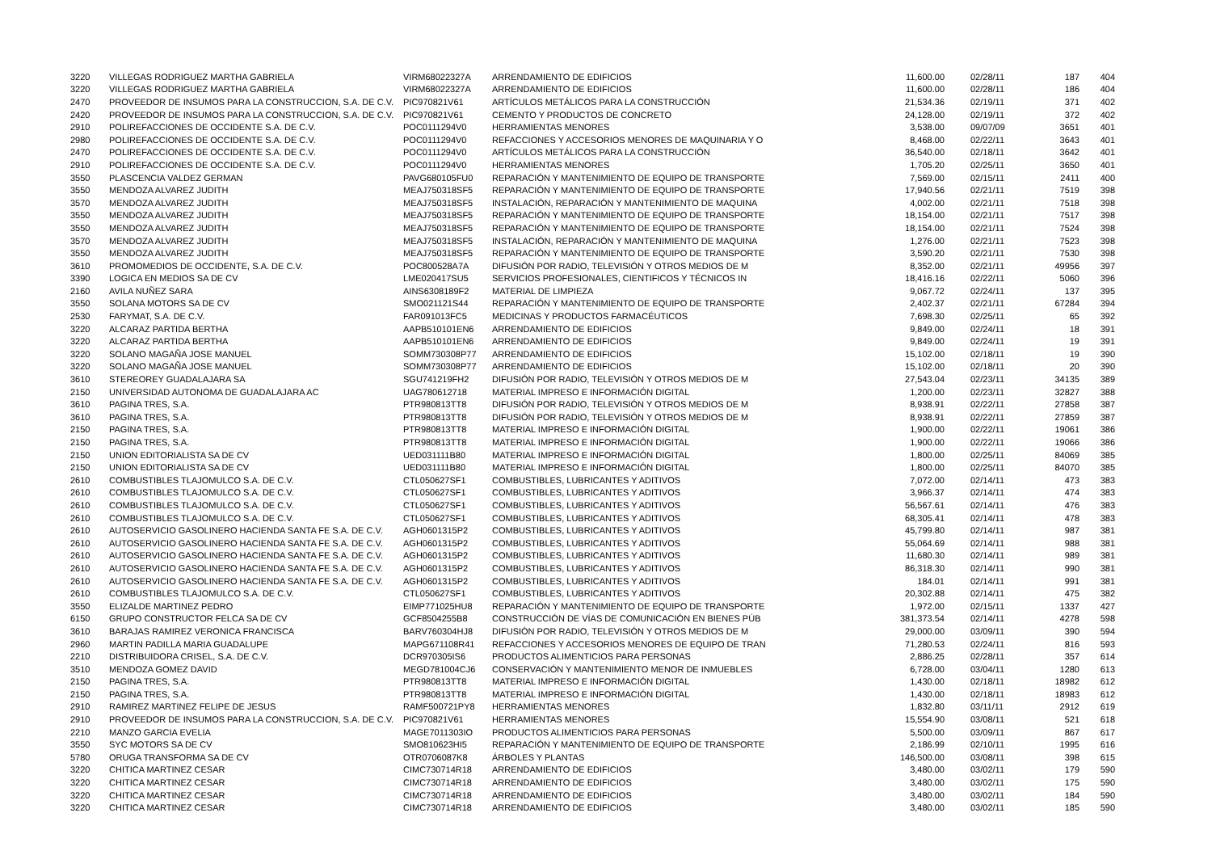| 3220 | VILLEGAS RODRIGUEZ MARTHA GABRIELA | VIRM68022327A | ARRENDAMIENTO DE EDIFICIOS | 11,600.00 | 02/28/11 | 187 | 404 |
| 3220 | VILLEGAS RODRIGUEZ MARTHA GABRIELA | VIRM68022327A | ARRENDAMIENTO DE EDIFICIOS | 11,600.00 | 02/28/11 | 186 | 404 |
| 2470 | PROVEEDOR DE INSUMOS PARA LA CONSTRUCCION, S.A. DE C.V. | PIC970821V61 | ARTÍCULOS METÁLICOS PARA LA CONSTRUCCIÓN | 21,534.36 | 02/19/11 | 371 | 402 |
| 2420 | PROVEEDOR DE INSUMOS PARA LA CONSTRUCCION, S.A. DE C.V. | PIC970821V61 | CEMENTO Y PRODUCTOS DE CONCRETO | 24,128.00 | 02/19/11 | 372 | 402 |
| 2910 | POLIREFACCIONES DE OCCIDENTE S.A. DE C.V. | POC0111294V0 | HERRAMIENTAS MENORES | 3,538.00 | 09/07/09 | 3651 | 401 |
| 2980 | POLIREFACCIONES DE OCCIDENTE S.A. DE C.V. | POC0111294V0 | REFACCIONES Y ACCESORIOS MENORES DE MAQUINARIA Y O | 8,468.00 | 02/22/11 | 3643 | 401 |
| 2470 | POLIREFACCIONES DE OCCIDENTE S.A. DE C.V. | POC0111294V0 | ARTÍCULOS METÁLICOS PARA LA CONSTRUCCIÓN | 36,540.00 | 02/18/11 | 3642 | 401 |
| 2910 | POLIREFACCIONES DE OCCIDENTE S.A. DE C.V. | POC0111294V0 | HERRAMIENTAS MENORES | 1,705.20 | 02/25/11 | 3650 | 401 |
| 3550 | PLASCENCIA VALDEZ GERMAN | PAVG680105FU0 | REPARACIÓN Y MANTENIMIENTO DE EQUIPO DE TRANSPORTE | 7,569.00 | 02/15/11 | 2411 | 400 |
| 3550 | MENDOZA ALVAREZ JUDITH | MEAJ750318SF5 | REPARACIÓN Y MANTENIMIENTO DE EQUIPO DE TRANSPORTE | 17,940.56 | 02/21/11 | 7519 | 398 |
| 3570 | MENDOZA ALVAREZ JUDITH | MEAJ750318SF5 | INSTALACIÓN, REPARACIÓN Y MANTENIMIENTO DE MAQUINA | 4,002.00 | 02/21/11 | 7518 | 398 |
| 3550 | MENDOZA ALVAREZ JUDITH | MEAJ750318SF5 | REPARACIÓN Y MANTENIMIENTO DE EQUIPO DE TRANSPORTE | 18,154.00 | 02/21/11 | 7517 | 398 |
| 3550 | MENDOZA ALVAREZ JUDITH | MEAJ750318SF5 | REPARACIÓN Y MANTENIMIENTO DE EQUIPO DE TRANSPORTE | 18,154.00 | 02/21/11 | 7524 | 398 |
| 3570 | MENDOZA ALVAREZ JUDITH | MEAJ750318SF5 | INSTALACIÓN, REPARACIÓN Y MANTENIMIENTO DE MAQUINA | 1,276.00 | 02/21/11 | 7523 | 398 |
| 3550 | MENDOZA ALVAREZ JUDITH | MEAJ750318SF5 | REPARACIÓN Y MANTENIMIENTO DE EQUIPO DE TRANSPORTE | 3,590.20 | 02/21/11 | 7530 | 398 |
| 3610 | PROMOMEDIOS DE OCCIDENTE, S.A. DE C.V. | POC800528A7A | DIFUSIÓN POR RADIO, TELEVISIÓN Y OTROS MEDIOS DE M | 8,352.00 | 02/21/11 | 49956 | 397 |
| 3390 | LOGICA EN MEDIOS SA DE CV | LME020417SU5 | SERVICIOS PROFESIONALES, CIENTIFICOS Y TÉCNICOS IN | 18,416.16 | 02/22/11 | 5060 | 396 |
| 2160 | AVILA NUÑEZ SARA | AINS6308189F2 | MATERIAL DE LIMPIEZA | 9,067.72 | 02/24/11 | 137 | 395 |
| 3550 | SOLANA MOTORS SA DE CV | SMO021121S44 | REPARACIÓN Y MANTENIMIENTO DE EQUIPO DE TRANSPORTE | 2,402.37 | 02/21/11 | 67284 | 394 |
| 2530 | FARYMAT, S.A. DE C.V. | FAR091013FC5 | MEDICINAS Y PRODUCTOS FARMACÉUTICOS | 7,698.30 | 02/25/11 | 65 | 392 |
| 3220 | ALCARAZ PARTIDA BERTHA | AAPB510101EN6 | ARRENDAMIENTO DE EDIFICIOS | 9,849.00 | 02/24/11 | 18 | 391 |
| 3220 | ALCARAZ PARTIDA BERTHA | AAPB510101EN6 | ARRENDAMIENTO DE EDIFICIOS | 9,849.00 | 02/24/11 | 19 | 391 |
| 3220 | SOLANO MAGAÑA JOSE MANUEL | SOMM730308P77 | ARRENDAMIENTO DE EDIFICIOS | 15,102.00 | 02/18/11 | 19 | 390 |
| 3220 | SOLANO MAGAÑA JOSE MANUEL | SOMM730308P77 | ARRENDAMIENTO DE EDIFICIOS | 15,102.00 | 02/18/11 | 20 | 390 |
| 3610 | STEREOREY GUADALAJARA SA | SGU741219FH2 | DIFUSIÓN POR RADIO, TELEVISIÓN Y OTROS MEDIOS DE M | 27,543.04 | 02/23/11 | 34135 | 389 |
| 2150 | UNIVERSIDAD AUTONOMA DE GUADALAJARA AC | UAG780612718 | MATERIAL IMPRESO E INFORMACIÓN DIGITAL | 1,200.00 | 02/23/11 | 32827 | 388 |
| 3610 | PAGINA TRES, S.A. | PTR980813TT8 | DIFUSIÓN POR RADIO, TELEVISIÓN Y OTROS MEDIOS DE M | 8,938.91 | 02/22/11 | 27858 | 387 |
| 3610 | PAGINA TRES, S.A. | PTR980813TT8 | DIFUSIÓN POR RADIO, TELEVISIÓN Y OTROS MEDIOS DE M | 8,938.91 | 02/22/11 | 27859 | 387 |
| 2150 | PAGINA TRES, S.A. | PTR980813TT8 | MATERIAL IMPRESO E INFORMACIÓN DIGITAL | 1,900.00 | 02/22/11 | 19061 | 386 |
| 2150 | PAGINA TRES, S.A. | PTR980813TT8 | MATERIAL IMPRESO E INFORMACIÓN DIGITAL | 1,900.00 | 02/22/11 | 19066 | 386 |
| 2150 | UNION EDITORIALISTA SA DE CV | UED031111B80 | MATERIAL IMPRESO E INFORMACIÓN DIGITAL | 1,800.00 | 02/25/11 | 84069 | 385 |
| 2150 | UNION EDITORIALISTA SA DE CV | UED031111B80 | MATERIAL IMPRESO E INFORMACIÓN DIGITAL | 1,800.00 | 02/25/11 | 84070 | 385 |
| 2610 | COMBUSTIBLES TLAJOMULCO S.A. DE C.V. | CTL050627SF1 | COMBUSTIBLES, LUBRICANTES Y ADITIVOS | 7,072.00 | 02/14/11 | 473 | 383 |
| 2610 | COMBUSTIBLES TLAJOMULCO S.A. DE C.V. | CTL050627SF1 | COMBUSTIBLES, LUBRICANTES Y ADITIVOS | 3,966.37 | 02/14/11 | 474 | 383 |
| 2610 | COMBUSTIBLES TLAJOMULCO S.A. DE C.V. | CTL050627SF1 | COMBUSTIBLES, LUBRICANTES Y ADITIVOS | 56,567.61 | 02/14/11 | 476 | 383 |
| 2610 | COMBUSTIBLES TLAJOMULCO S.A. DE C.V. | CTL050627SF1 | COMBUSTIBLES, LUBRICANTES Y ADITIVOS | 68,305.41 | 02/14/11 | 478 | 383 |
| 2610 | AUTOSERVICIO GASOLINERO HACIENDA SANTA FE S.A. DE C.V. | AGH0601315P2 | COMBUSTIBLES, LUBRICANTES Y ADITIVOS | 45,799.80 | 02/14/11 | 987 | 381 |
| 2610 | AUTOSERVICIO GASOLINERO HACIENDA SANTA FE S.A. DE C.V. | AGH0601315P2 | COMBUSTIBLES, LUBRICANTES Y ADITIVOS | 55,064.69 | 02/14/11 | 988 | 381 |
| 2610 | AUTOSERVICIO GASOLINERO HACIENDA SANTA FE S.A. DE C.V. | AGH0601315P2 | COMBUSTIBLES, LUBRICANTES Y ADITIVOS | 11,680.30 | 02/14/11 | 989 | 381 |
| 2610 | AUTOSERVICIO GASOLINERO HACIENDA SANTA FE S.A. DE C.V. | AGH0601315P2 | COMBUSTIBLES, LUBRICANTES Y ADITIVOS | 86,318.30 | 02/14/11 | 990 | 381 |
| 2610 | AUTOSERVICIO GASOLINERO HACIENDA SANTA FE S.A. DE C.V. | AGH0601315P2 | COMBUSTIBLES, LUBRICANTES Y ADITIVOS | 184.01 | 02/14/11 | 991 | 381 |
| 2610 | COMBUSTIBLES TLAJOMULCO S.A. DE C.V. | CTL050627SF1 | COMBUSTIBLES, LUBRICANTES Y ADITIVOS | 20,302.88 | 02/14/11 | 475 | 382 |
| 3550 | ELIZALDE MARTINEZ PEDRO | EIMP771025HU8 | REPARACIÓN Y MANTENIMIENTO DE EQUIPO DE TRANSPORTE | 1,972.00 | 02/15/11 | 1337 | 427 |
| 6150 | GRUPO CONSTRUCTOR FELCA SA DE CV | GCF8504255B8 | CONSTRUCCIÓN DE VÍAS DE COMUNICACIÓN EN BIENES PÚB | 381,373.54 | 02/14/11 | 4278 | 598 |
| 3610 | BARAJAS RAMIREZ VERONICA FRANCISCA | BARV760304HJ8 | DIFUSIÓN POR RADIO, TELEVISIÓN Y OTROS MEDIOS DE M | 29,000.00 | 03/09/11 | 390 | 594 |
| 2960 | MARTIN PADILLA MARIA GUADALUPE | MAPG671108R41 | REFACCIONES Y ACCESORIOS MENORES DE EQUIPO DE TRAN | 71,280.53 | 02/24/11 | 816 | 593 |
| 2210 | DISTRIBUIDORA CRISEL, S.A. DE C.V. | DCR970305IS6 | PRODUCTOS ALIMENTICIOS PARA PERSONAS | 2,886.25 | 02/28/11 | 357 | 614 |
| 3510 | MENDOZA GOMEZ DAVID | MEGD781004CJ6 | CONSERVACIÓN Y MANTENIMIENTO MENOR DE INMUEBLES | 6,728.00 | 03/04/11 | 1280 | 613 |
| 2150 | PAGINA TRES, S.A. | PTR980813TT8 | MATERIAL IMPRESO E INFORMACIÓN DIGITAL | 1,430.00 | 02/18/11 | 18982 | 612 |
| 2150 | PAGINA TRES, S.A. | PTR980813TT8 | MATERIAL IMPRESO E INFORMACIÓN DIGITAL | 1,430.00 | 02/18/11 | 18983 | 612 |
| 2910 | RAMIREZ MARTINEZ FELIPE DE JESUS | RAMF500721PY8 | HERRAMIENTAS MENORES | 1,832.80 | 03/11/11 | 2912 | 619 |
| 2910 | PROVEEDOR DE INSUMOS PARA LA CONSTRUCCION, S.A. DE C.V. | PIC970821V61 | HERRAMIENTAS MENORES | 15,554.90 | 03/08/11 | 521 | 618 |
| 2210 | MANZO GARCIA EVELIA | MAGE7011303IO | PRODUCTOS ALIMENTICIOS PARA PERSONAS | 5,500.00 | 03/09/11 | 867 | 617 |
| 3550 | SYC MOTORS SA DE CV | SMO810623HI5 | REPARACIÓN Y MANTENIMIENTO DE EQUIPO DE TRANSPORTE | 2,186.99 | 02/10/11 | 1995 | 616 |
| 5780 | ORUGA TRANSFORMA SA DE CV | OTR0706087K8 | ÁRBOLES Y PLANTAS | 146,500.00 | 03/08/11 | 398 | 615 |
| 3220 | CHITICA MARTINEZ CESAR | CIMC730714R18 | ARRENDAMIENTO DE EDIFICIOS | 3,480.00 | 03/02/11 | 179 | 590 |
| 3220 | CHITICA MARTINEZ CESAR | CIMC730714R18 | ARRENDAMIENTO DE EDIFICIOS | 3,480.00 | 03/02/11 | 175 | 590 |
| 3220 | CHITICA MARTINEZ CESAR | CIMC730714R18 | ARRENDAMIENTO DE EDIFICIOS | 3,480.00 | 03/02/11 | 184 | 590 |
| 3220 | CHITICA MARTINEZ CESAR | CIMC730714R18 | ARRENDAMIENTO DE EDIFICIOS | 3,480.00 | 03/02/11 | 185 | 590 |